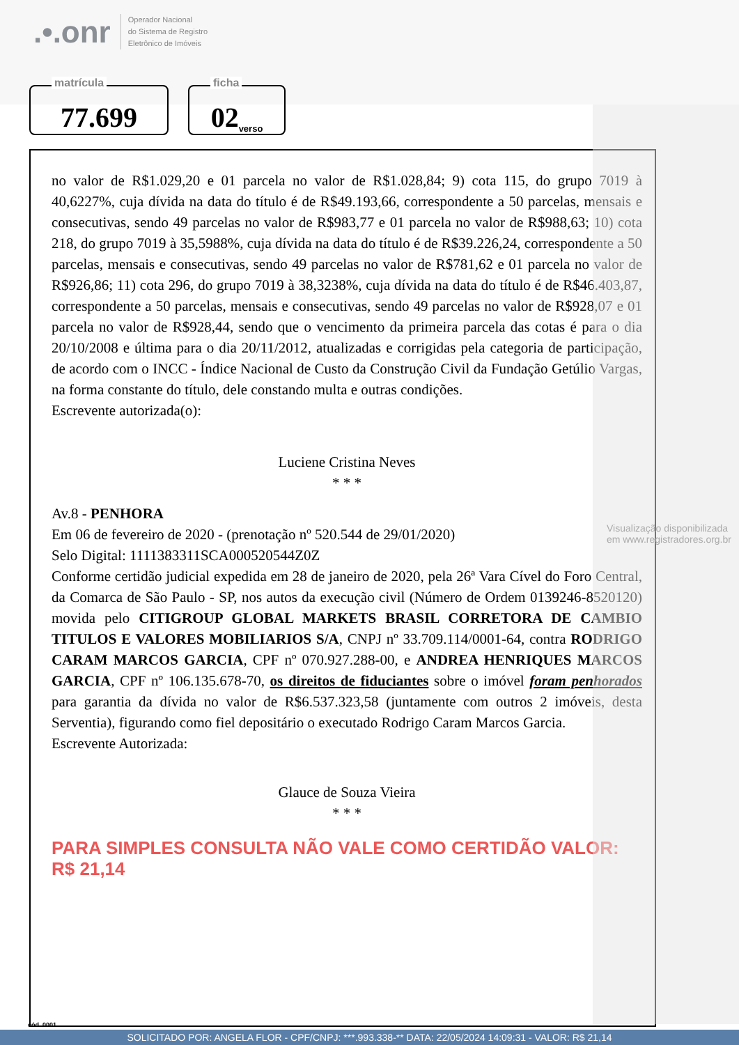.•.onr
Operador Nacional
do Sistema de Registro
Eletrônico de Imóveis
matrícula
77.699
ficha
02 verso
no valor de R$1.029,20 e 01 parcela no valor de R$1.028,84; 9) cota 115, do grupo 7019 à 40,6227%, cuja dívida na data do título é de R$49.193,66, correspondente a 50 parcelas, mensais e consecutivas, sendo 49 parcelas no valor de R$983,77 e 01 parcela no valor de R$988,63; 10) cota 218, do grupo 7019 à 35,5988%, cuja dívida na data do título é de R$39.226,24, correspondente a 50 parcelas, mensais e consecutivas, sendo 49 parcelas no valor de R$781,62 e 01 parcela no valor de R$926,86; 11) cota 296, do grupo 7019 à 38,3238%, cuja dívida na data do título é de R$46.403,87, correspondente a 50 parcelas, mensais e consecutivas, sendo 49 parcelas no valor de R$928,07 e 01 parcela no valor de R$928,44, sendo que o vencimento da primeira parcela das cotas é para o dia 20/10/2008 e última para o dia 20/11/2012, atualizadas e corrigidas pela categoria de participação, de acordo com o INCC - Índice Nacional de Custo da Construção Civil da Fundação Getúlio Vargas, na forma constante do título, dele constando multa e outras condições.
Escrevente autorizada(o):
Luciene Cristina Neves
* * *
Av.8 - PENHORA
Em 06 de fevereiro de 2020 - (prenotação nº 520.544 de 29/01/2020)
Selo Digital: 1111383311SCA000520544Z0Z
Conforme certidão judicial expedida em 28 de janeiro de 2020, pela 26ª Vara Cível do Foro Central, da Comarca de São Paulo - SP, nos autos da execução civil (Número de Ordem 0139246-8520120) movida pelo CITIGROUP GLOBAL MARKETS BRASIL CORRETORA DE CAMBIO TITULOS E VALORES MOBILIARIOS S/A, CNPJ nº 33.709.114/0001-64, contra RODRIGO CARAM MARCOS GARCIA, CPF nº 070.927.288-00, e ANDREA HENRIQUES MARCOS GARCIA, CPF nº 106.135.678-70, os direitos de fiduciantes sobre o imóvel foram penhorados para garantia da dívida no valor de R$6.537.323,58 (juntamente com outros 2 imóveis, desta Serventia), figurando como fiel depositário o executado Rodrigo Caram Marcos Garcia.
Escrevente Autorizada:
Glauce de Souza Vieira
* * *
PARA SIMPLES CONSULTA NÃO VALE COMO CERTIDÃO VALOR: R$ 21,14
Visualização disponibilizada em www.registradores.org.br
cód. 0001
SOLICITADO POR: ANGELA FLOR - CPF/CNPJ: ***.993.338-** DATA: 22/05/2024 14:09:31 - VALOR: R$ 21,14